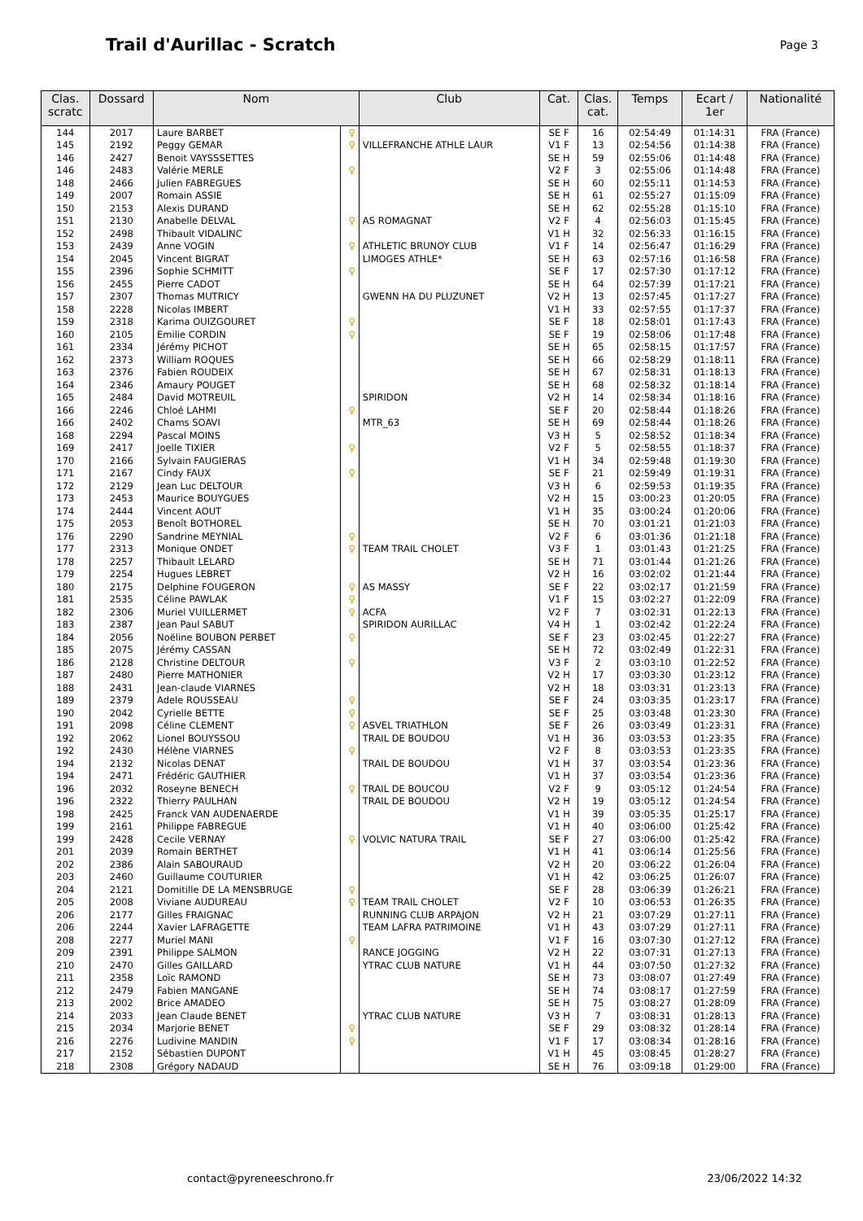Trail d'Aurillac - Scratch
Page 3
| Clas. scratc | Dossard | Nom | | Club | Cat. | Clas. cat. | Temps | Ecart / 1er | Nationalité |
| --- | --- | --- | --- | --- | --- | --- | --- | --- | --- |
| 144 | 2017 | Laure BARBET | ♀ | | SE F | 16 | 02:54:49 | 01:14:31 | FRA (France) |
| 145 | 2192 | Peggy GEMAR | ♀ | VILLEFRANCHE ATHLE LAUR | V1 F | 13 | 02:54:56 | 01:14:38 | FRA (France) |
| 146 | 2427 | Benoit VAYSSSETTES | | | SE H | 59 | 02:55:06 | 01:14:48 | FRA (France) |
| 146 | 2483 | Valérie MERLE | ♀ | | V2 F | 3 | 02:55:06 | 01:14:48 | FRA (France) |
| 148 | 2466 | Julien FABREGUES | | | SE H | 60 | 02:55:11 | 01:14:53 | FRA (France) |
| 149 | 2007 | Romain ASSIE | | | SE H | 61 | 02:55:27 | 01:15:09 | FRA (France) |
| 150 | 2153 | Alexis DURAND | | | SE H | 62 | 02:55:28 | 01:15:10 | FRA (France) |
| 151 | 2130 | Anabelle DELVAL | ♀ | AS ROMAGNAT | V2 F | 4 | 02:56:03 | 01:15:45 | FRA (France) |
| 152 | 2498 | Thibault VIDALINC | | | V1 H | 32 | 02:56:33 | 01:16:15 | FRA (France) |
| 153 | 2439 | Anne VOGIN | ♀ | ATHLETIC BRUNOY CLUB | V1 F | 14 | 02:56:47 | 01:16:29 | FRA (France) |
| 154 | 2045 | Vincent BIGRAT | | LIMOGES ATHLE* | SE H | 63 | 02:57:16 | 01:16:58 | FRA (France) |
| 155 | 2396 | Sophie SCHMITT | ♀ | | SE F | 17 | 02:57:30 | 01:17:12 | FRA (France) |
| 156 | 2455 | Pierre CADOT | | | SE H | 64 | 02:57:39 | 01:17:21 | FRA (France) |
| 157 | 2307 | Thomas MUTRICY | | GWENN HA DU PLUZUNET | V2 H | 13 | 02:57:45 | 01:17:27 | FRA (France) |
| 158 | 2228 | Nicolas IMBERT | | | V1 H | 33 | 02:57:55 | 01:17:37 | FRA (France) |
| 159 | 2318 | Karima OUIZGOURET | ♀ | | SE F | 18 | 02:58:01 | 01:17:43 | FRA (France) |
| 160 | 2105 | Emilie CORDIN | ♀ | | SE F | 19 | 02:58:06 | 01:17:48 | FRA (France) |
| 161 | 2334 | Jérémy PICHOT | | | SE H | 65 | 02:58:15 | 01:17:57 | FRA (France) |
| 162 | 2373 | William ROQUES | | | SE H | 66 | 02:58:29 | 01:18:11 | FRA (France) |
| 163 | 2376 | Fabien ROUDEIX | | | SE H | 67 | 02:58:31 | 01:18:13 | FRA (France) |
| 164 | 2346 | Amaury POUGET | | | SE H | 68 | 02:58:32 | 01:18:14 | FRA (France) |
| 165 | 2484 | David MOTREUIL | | SPIRIDON | V2 H | 14 | 02:58:34 | 01:18:16 | FRA (France) |
| 166 | 2246 | Chloé LAHMI | ♀ | | SE F | 20 | 02:58:44 | 01:18:26 | FRA (France) |
| 166 | 2402 | Chams SOAVI | | MTR_63 | SE H | 69 | 02:58:44 | 01:18:26 | FRA (France) |
| 168 | 2294 | Pascal MOINS | | | V3 H | 5 | 02:58:52 | 01:18:34 | FRA (France) |
| 169 | 2417 | Joelle TIXIER | ♀ | | V2 F | 5 | 02:58:55 | 01:18:37 | FRA (France) |
| 170 | 2166 | Sylvain FAUGIERAS | | | V1 H | 34 | 02:59:48 | 01:19:30 | FRA (France) |
| 171 | 2167 | Cindy FAUX | ♀ | | SE F | 21 | 02:59:49 | 01:19:31 | FRA (France) |
| 172 | 2129 | Jean Luc DELTOUR | | | V3 H | 6 | 02:59:53 | 01:19:35 | FRA (France) |
| 173 | 2453 | Maurice BOUYGUES | | | V2 H | 15 | 03:00:23 | 01:20:05 | FRA (France) |
| 174 | 2444 | Vincent AOUT | | | V1 H | 35 | 03:00:24 | 01:20:06 | FRA (France) |
| 175 | 2053 | Benoît BOTHOREL | | | SE H | 70 | 03:01:21 | 01:21:03 | FRA (France) |
| 176 | 2290 | Sandrine MEYNIAL | ♀ | | V2 F | 6 | 03:01:36 | 01:21:18 | FRA (France) |
| 177 | 2313 | Monique ONDET | ♀ | TEAM TRAIL CHOLET | V3 F | 1 | 03:01:43 | 01:21:25 | FRA (France) |
| 178 | 2257 | Thibault LELARD | | | SE H | 71 | 03:01:44 | 01:21:26 | FRA (France) |
| 179 | 2254 | Hugues LEBRET | | | V2 H | 16 | 03:02:02 | 01:21:44 | FRA (France) |
| 180 | 2175 | Delphine FOUGERON | ♀ | AS MASSY | SE F | 22 | 03:02:17 | 01:21:59 | FRA (France) |
| 181 | 2535 | Céline PAWLAK | ♀ | | V1 F | 15 | 03:02:27 | 01:22:09 | FRA (France) |
| 182 | 2306 | Muriel VUILLERMET | ♀ | ACFA | V2 F | 7 | 03:02:31 | 01:22:13 | FRA (France) |
| 183 | 2387 | Jean Paul SABUT | | SPIRIDON AURILLAC | V4 H | 1 | 03:02:42 | 01:22:24 | FRA (France) |
| 184 | 2056 | Noëline BOUBON PERBET | ♀ | | SE F | 23 | 03:02:45 | 01:22:27 | FRA (France) |
| 185 | 2075 | Jérémy CASSAN | | | SE H | 72 | 03:02:49 | 01:22:31 | FRA (France) |
| 186 | 2128 | Christine DELTOUR | ♀ | | V3 F | 2 | 03:03:10 | 01:22:52 | FRA (France) |
| 187 | 2480 | Pierre MATHONIER | | | V2 H | 17 | 03:03:30 | 01:23:12 | FRA (France) |
| 188 | 2431 | Jean-claude VIARNES | | | V2 H | 18 | 03:03:31 | 01:23:13 | FRA (France) |
| 189 | 2379 | Adele ROUSSEAU | ♀ | | SE F | 24 | 03:03:35 | 01:23:17 | FRA (France) |
| 190 | 2042 | Cyrielle BETTE | ♀ | | SE F | 25 | 03:03:48 | 01:23:30 | FRA (France) |
| 191 | 2098 | Céline CLEMENT | ♀ | ASVEL TRIATHLON | SE F | 26 | 03:03:49 | 01:23:31 | FRA (France) |
| 192 | 2062 | Lionel BOUYSSOU | | TRAIL DE BOUDOU | V1 H | 36 | 03:03:53 | 01:23:35 | FRA (France) |
| 192 | 2430 | Hélène VIARNES | ♀ | | V2 F | 8 | 03:03:53 | 01:23:35 | FRA (France) |
| 194 | 2132 | Nicolas DENAT | | TRAIL DE BOUDOU | V1 H | 37 | 03:03:54 | 01:23:36 | FRA (France) |
| 194 | 2471 | Frédéric GAUTHIER | | | V1 H | 37 | 03:03:54 | 01:23:36 | FRA (France) |
| 196 | 2032 | Roseyne BENECH | ♀ | TRAIL DE BOUCOU | V2 F | 9 | 03:05:12 | 01:24:54 | FRA (France) |
| 196 | 2322 | Thierry PAULHAN | | TRAIL DE BOUDOU | V2 H | 19 | 03:05:12 | 01:24:54 | FRA (France) |
| 198 | 2425 | Franck VAN AUDENAERDE | | | V1 H | 39 | 03:05:35 | 01:25:17 | FRA (France) |
| 199 | 2161 | Philippe FABREGUE | | | V1 H | 40 | 03:06:00 | 01:25:42 | FRA (France) |
| 199 | 2428 | Cecile VERNAY | ♀ | VOLVIC NATURA TRAIL | SE F | 27 | 03:06:00 | 01:25:42 | FRA (France) |
| 201 | 2039 | Romain BERTHET | | | V1 H | 41 | 03:06:14 | 01:25:56 | FRA (France) |
| 202 | 2386 | Alain SABOURAUD | | | V2 H | 20 | 03:06:22 | 01:26:04 | FRA (France) |
| 203 | 2460 | Guillaume COUTURIER | | | V1 H | 42 | 03:06:25 | 01:26:07 | FRA (France) |
| 204 | 2121 | Domitille DE LA MENSBRUGE | ♀ | | SE F | 28 | 03:06:39 | 01:26:21 | FRA (France) |
| 205 | 2008 | Viviane AUDUREAU | ♀ | TEAM TRAIL CHOLET | V2 F | 10 | 03:06:53 | 01:26:35 | FRA (France) |
| 206 | 2177 | Gilles FRAIGNAC | | RUNNING CLUB ARPAJON | V2 H | 21 | 03:07:29 | 01:27:11 | FRA (France) |
| 206 | 2244 | Xavier LAFRAGETTE | | TEAM LAFRA PATRIMOINE | V1 H | 43 | 03:07:29 | 01:27:11 | FRA (France) |
| 208 | 2277 | Muriel MANI | ♀ | | V1 F | 16 | 03:07:30 | 01:27:12 | FRA (France) |
| 209 | 2391 | Philippe SALMON | | RANCE JOGGING | V2 H | 22 | 03:07:31 | 01:27:13 | FRA (France) |
| 210 | 2470 | Gilles GAILLARD | | YTRAC CLUB NATURE | V1 H | 44 | 03:07:50 | 01:27:32 | FRA (France) |
| 211 | 2358 | Loïc RAMOND | | | SE H | 73 | 03:08:07 | 01:27:49 | FRA (France) |
| 212 | 2479 | Fabien MANGANE | | | SE H | 74 | 03:08:17 | 01:27:59 | FRA (France) |
| 213 | 2002 | Brice AMADEO | | | SE H | 75 | 03:08:27 | 01:28:09 | FRA (France) |
| 214 | 2033 | Jean Claude BENET | | YTRAC CLUB NATURE | V3 H | 7 | 03:08:31 | 01:28:13 | FRA (France) |
| 215 | 2034 | Marjorie BENET | ♀ | | SE F | 29 | 03:08:32 | 01:28:14 | FRA (France) |
| 216 | 2276 | Ludivine MANDIN | ♀ | | V1 F | 17 | 03:08:34 | 01:28:16 | FRA (France) |
| 217 | 2152 | Sébastien DUPONT | | | V1 H | 45 | 03:08:45 | 01:28:27 | FRA (France) |
| 218 | 2308 | Grégory NADAUD | | | SE H | 76 | 03:09:18 | 01:29:00 | FRA (France) |
contact@pyreneeschrono.fr 23/06/2022 14:32